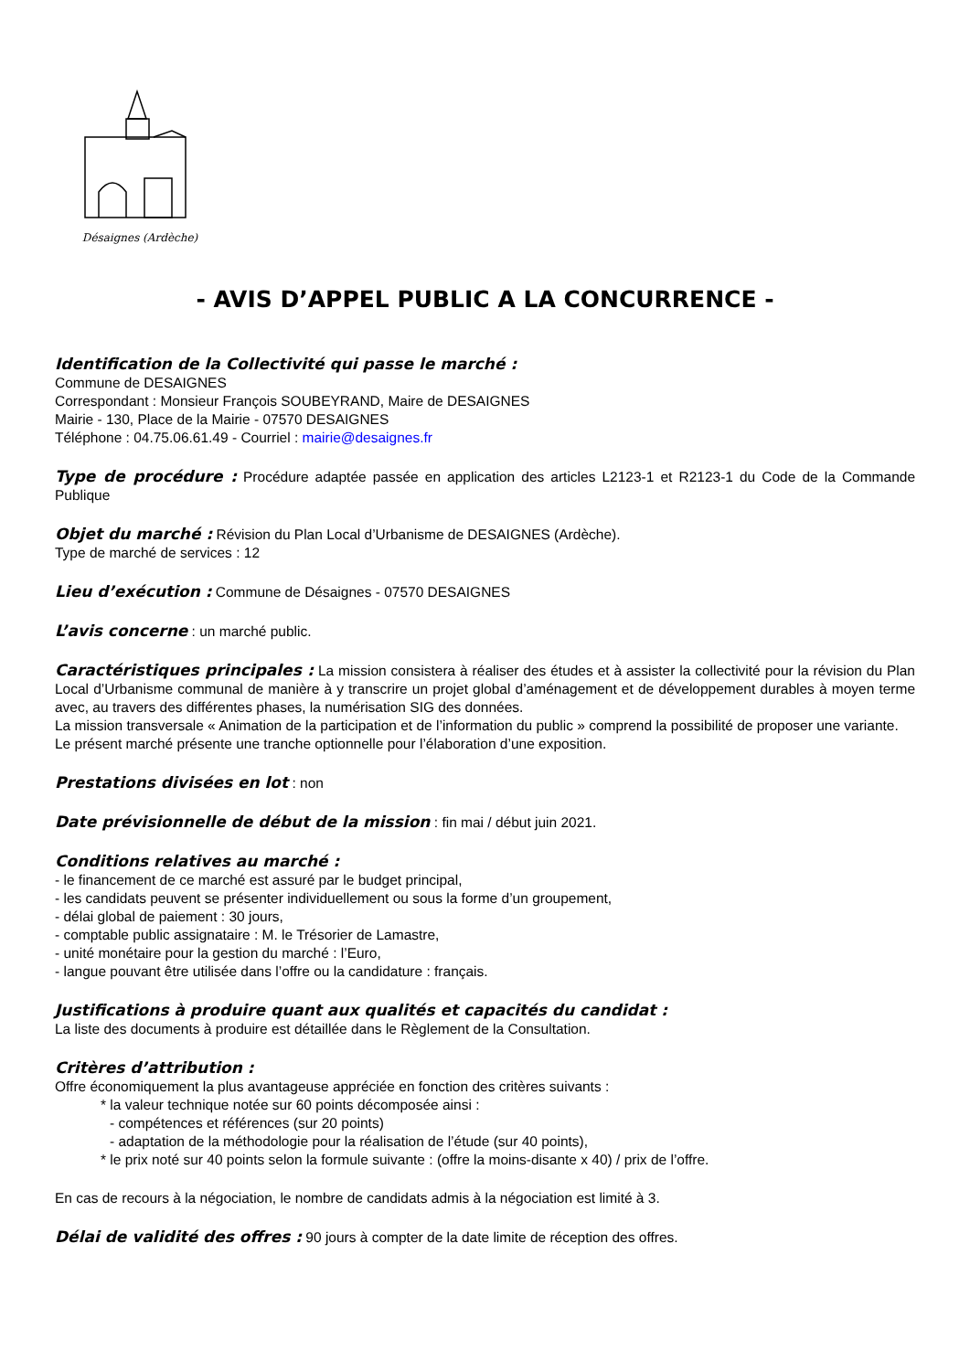Désaignes (Ardèche)
- AVIS D’APPEL PUBLIC A LA CONCURRENCE -
Identification de la Collectivité qui passe le marché :
Commune de DESAIGNES
Correspondant : Monsieur François SOUBEYRAND, Maire de DESAIGNES
Mairie - 130, Place de la Mairie - 07570 DESAIGNES
Téléphone : 04.75.06.61.49 - Courriel : mairie@desaignes.fr
Type de procédure : Procédure adaptée passée en application des articles L2123-1 et R2123-1 du Code de la Commande Publique
Objet du marché : Révision du Plan Local d’Urbanisme de DESAIGNES (Ardèche).
Type de marché de services : 12
Lieu d’exécution : Commune de Désaignes - 07570 DESAIGNES
L’avis concerne : un marché public.
Caractéristiques principales : La mission consistera à réaliser des études et à assister la collectivité pour la révision du Plan Local d’Urbanisme communal de manière à y transcrire un projet global d’aménagement et de développement durables à moyen terme avec, au travers des différentes phases, la numérisation SIG des données.
La mission transversale « Animation de la participation et de l’information du public » comprend la possibilité de proposer une variante.
Le présent marché présente une tranche optionnelle pour l’élaboration d’une exposition.
Prestations divisées en lot : non
Date prévisionnelle de début de la mission : fin mai / début juin 2021.
Conditions relatives au marché :
- le financement de ce marché est assuré par le budget principal,
- les candidats peuvent se présenter individuellement ou sous la forme d’un groupement,
- délai global de paiement : 30 jours,
- comptable public assignataire : M. le Trésorier de Lamastre,
- unité monétaire pour la gestion du marché : l’Euro,
- langue pouvant être utilisée dans l’offre ou la candidature : français.
Justifications à produire quant aux qualités et capacités du candidat :
La liste des documents à produire est détaillée dans le Règlement de la Consultation.
Critères d’attribution :
Offre économiquement la plus avantageuse appréciée en fonction des critères suivants :
* la valeur technique notée sur 60 points décomposée ainsi :
- compétences et références (sur 20 points)
- adaptation de la méthodologie pour la réalisation de l’étude (sur 40 points),
* le prix noté sur 40 points selon la formule suivante : (offre la moins-disante x 40) / prix de l’offre.
En cas de recours à la négociation, le nombre de candidats admis à la négociation est limité à 3.
Délai de validité des offres : 90 jours à compter de la date limite de réception des offres.